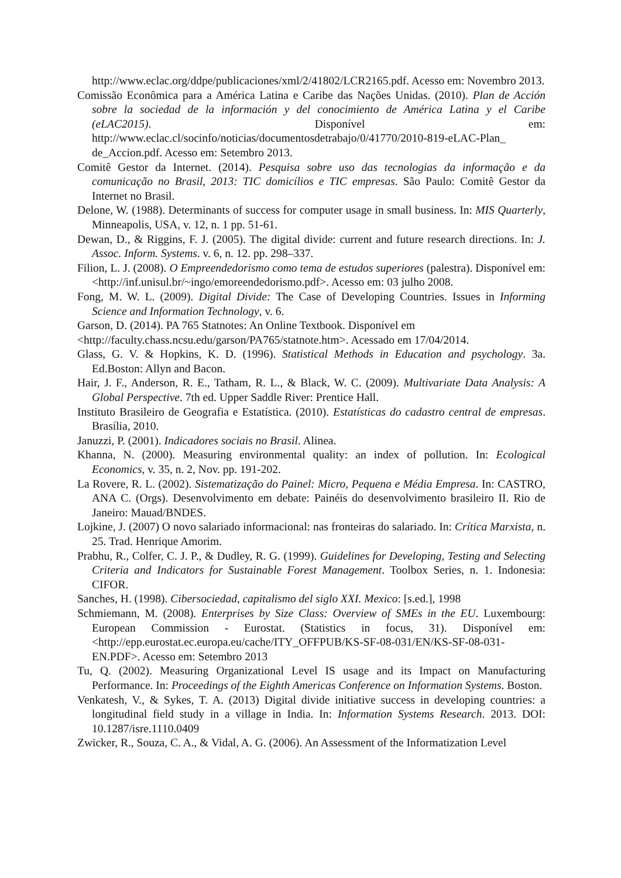http://www.eclac.org/ddpe/publicaciones/xml/2/41802/LCR2165.pdf. Acesso em: Novembro 2013.
Comissão Econômica para a América Latina e Caribe das Nações Unidas. (2010). Plan de Acción sobre la sociedad de la información y del conocimiento de América Latina y el Caribe (eLAC2015). Disponível em: http://www.eclac.cl/socinfo/noticias/documentosdetrabajo/0/41770/2010-819-eLAC-Plan_ de_Accion.pdf. Acesso em: Setembro 2013.
Comitê Gestor da Internet. (2014). Pesquisa sobre uso das tecnologias da informação e da comunicação no Brasil, 2013: TIC domicílios e TIC empresas. São Paulo: Comitê Gestor da Internet no Brasil.
Delone, W. (1988). Determinants of success for computer usage in small business. In: MIS Quarterly, Minneapolis, USA, v. 12, n. 1 pp. 51-61.
Dewan, D., & Riggins, F. J. (2005). The digital divide: current and future research directions. In: J. Assoc. Inform. Systems. v. 6, n. 12. pp. 298–337.
Filion, L. J. (2008). O Empreendedorismo como tema de estudos superiores (palestra). Disponível em: <http://inf.unisul.br/~ingo/emoreendedorismo.pdf>. Acesso em: 03 julho 2008.
Fong, M. W. L. (2009). Digital Divide: The Case of Developing Countries. Issues in Informing Science and Information Technology, v. 6.
Garson, D. (2014). PA 765 Statnotes: An Online Textbook. Disponível em
<http://faculty.chass.ncsu.edu/garson/PA765/statnote.htm>. Acessado em 17/04/2014.
Glass, G. V. & Hopkins, K. D. (1996). Statistical Methods in Education and psychology. 3a. Ed.Boston: Allyn and Bacon.
Hair, J. F., Anderson, R. E., Tatham, R. L., & Black, W. C. (2009). Multivariate Data Analysis: A Global Perspective. 7th ed. Upper Saddle River: Prentice Hall.
Instituto Brasileiro de Geografia e Estatística. (2010). Estatísticas do cadastro central de empresas. Brasília, 2010.
Januzzi, P. (2001). Indicadores sociais no Brasil. Alinea.
Khanna, N. (2000). Measuring environmental quality: an index of pollution. In: Ecological Economics, v. 35, n. 2, Nov. pp. 191-202.
La Rovere, R. L. (2002). Sistematização do Painel: Micro, Pequena e Média Empresa. In: CASTRO, ANA C. (Orgs). Desenvolvimento em debate: Painéis do desenvolvimento brasileiro II. Rio de Janeiro: Mauad/BNDES.
Lojkine, J. (2007) O novo salariado informacional: nas fronteiras do salariado. In: Crítica Marxista, n. 25. Trad. Henrique Amorim.
Prabhu, R., Colfer, C. J. P., & Dudley, R. G. (1999). Guidelines for Developing, Testing and Selecting Criteria and Indicators for Sustainable Forest Management. Toolbox Series, n. 1. Indonesia: CIFOR.
Sanches, H. (1998). Cibersociedad, capitalismo del siglo XXI. Mexico: [s.ed.], 1998
Schmiemann, M. (2008). Enterprises by Size Class: Overview of SMEs in the EU. Luxembourg: European Commission - Eurostat. (Statistics in focus, 31). Disponível em: <http://epp.eurostat.ec.europa.eu/cache/ITY_OFFPUB/KS-SF-08-031/EN/KS-SF-08-031-EN.PDF>. Acesso em: Setembro 2013
Tu, Q. (2002). Measuring Organizational Level IS usage and its Impact on Manufacturing Performance. In: Proceedings of the Eighth Americas Conference on Information Systems. Boston.
Venkatesh, V., & Sykes, T. A. (2013) Digital divide initiative success in developing countries: a longitudinal field study in a village in India. In: Information Systems Research. 2013. DOI: 10.1287/isre.1110.0409
Zwicker, R., Souza, C. A., & Vidal, A. G. (2006). An Assessment of the Informatization Level